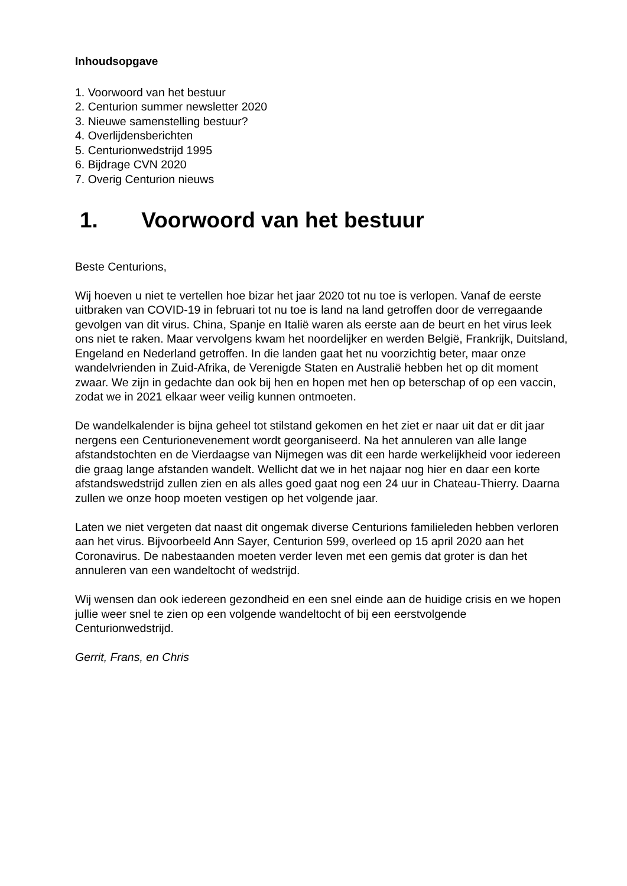Inhoudsopgave
1. Voorwoord van het bestuur
2. Centurion summer newsletter 2020
3. Nieuwe samenstelling bestuur?
4. Overlijdensberichten
5. Centurionwedstrijd 1995
6. Bijdrage CVN 2020
7. Overig Centurion nieuws
1. Voorwoord van het bestuur
Beste Centurions,
Wij hoeven u niet te vertellen hoe bizar het jaar 2020 tot nu toe is verlopen. Vanaf de eerste uitbraken van COVID-19 in februari tot nu toe is land na land getroffen door de verregaande gevolgen van dit virus. China, Spanje en Italië waren als eerste aan de beurt en het virus leek ons niet te raken. Maar vervolgens kwam het noordelijker en werden België, Frankrijk, Duitsland, Engeland en Nederland getroffen. In die landen gaat het nu voorzichtig beter, maar onze wandelvrienden in Zuid-Afrika, de Verenigde Staten en Australië hebben het op dit moment zwaar. We zijn in gedachte dan ook bij hen en hopen met hen op beterschap of op een vaccin, zodat we in 2021 elkaar weer veilig kunnen ontmoeten.
De wandelkalender is bijna geheel tot stilstand gekomen en het ziet er naar uit dat er dit jaar nergens een Centurionevenement wordt georganiseerd. Na het annuleren van alle lange afstandstochten en de Vierdaagse van Nijmegen was dit een harde werkelijkheid voor iedereen die graag lange afstanden wandelt. Wellicht dat we in het najaar nog hier en daar een korte afstandswedstrijd zullen zien en als alles goed gaat nog een 24 uur in Chateau-Thierry. Daarna zullen we onze hoop moeten vestigen op het volgende jaar.
Laten we niet vergeten dat naast dit ongemak diverse Centurions familieleden hebben verloren aan het virus. Bijvoorbeeld Ann Sayer, Centurion 599, overleed op 15 april 2020 aan het Coronavirus. De nabestaanden moeten verder leven met een gemis dat groter is dan het annuleren van een wandeltocht of wedstrijd.
Wij wensen dan ook iedereen gezondheid en een snel einde aan de huidige crisis en we hopen jullie weer snel te zien op een volgende wandeltocht of bij een eerstvolgende Centurionwedstrijd.
Gerrit, Frans, en Chris